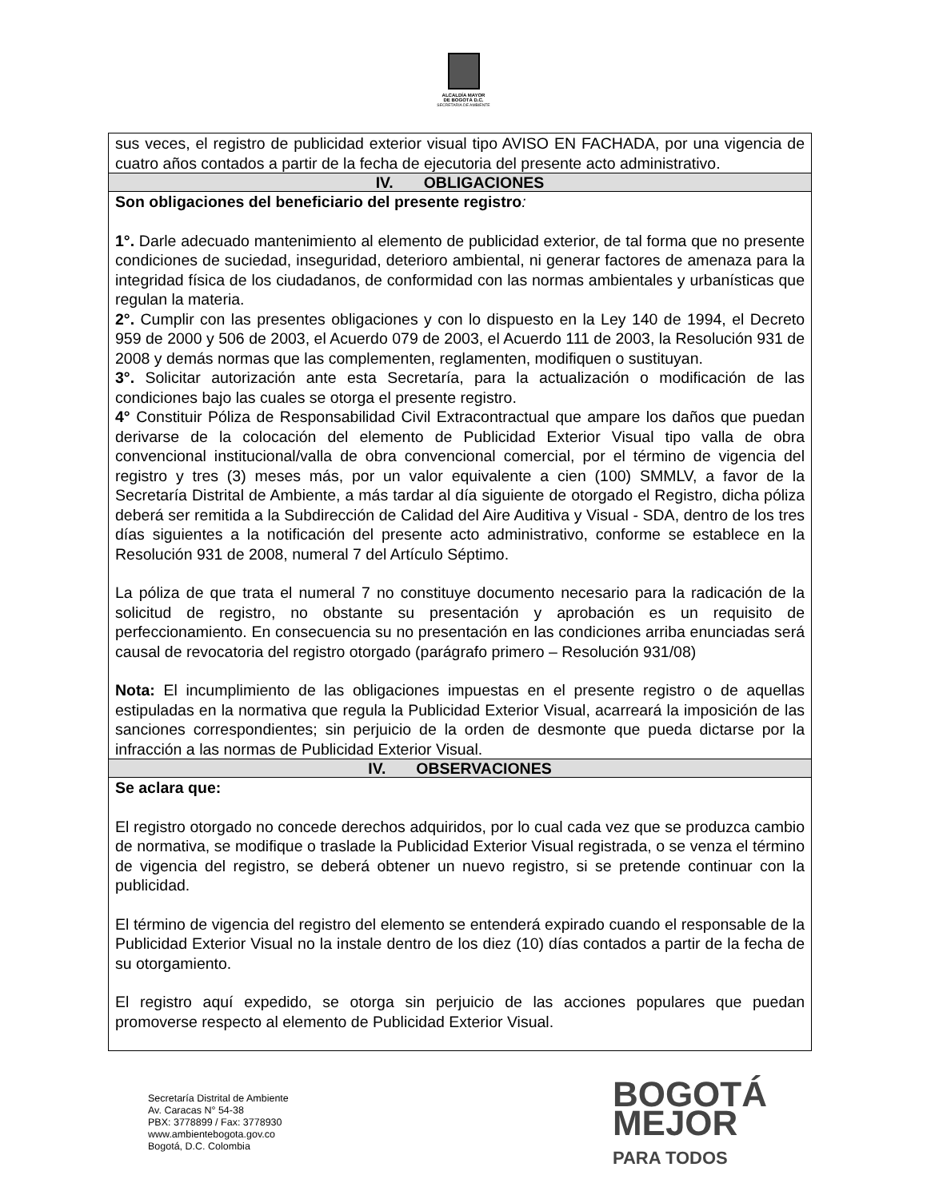ALCALDÍA MAYOR
DE BOGOTÁ D.C.
SECRETARÍA DE AMBIENTE
| sus veces, el registro de publicidad exterior visual tipo AVISO EN FACHADA, por una vigencia de cuatro años contados a partir de la fecha de ejecutoria del presente acto administrativo. |
| IV. OBLIGACIONES |
| Son obligaciones del beneficiario del presente registro : 1°. Darle adecuado mantenimiento al elemento de publicidad exterior, de tal forma que no presente condiciones de suciedad, inseguridad, deterioro ambiental, ni generar factores de amenaza para la integridad física de los ciudadanos, de conformidad con las normas ambientales y urbanísticas que regulan la materia. 2°. Cumplir con las presentes obligaciones y con lo dispuesto en la Ley 140 de 1994, el Decreto 959 de 2000 y 506 de 2003, el Acuerdo 079 de 2003, el Acuerdo 111 de 2003, la Resolución 931 de 2008 y demás normas que las complementen, reglamenten, modifiquen o sustituyan. 3°. Solicitar autorización ante esta Secretaría, para la actualización o modificación de las condiciones bajo las cuales se otorga el presente registro. 4° Constituir Póliza de Responsabilidad Civil Extracontractual que ampare los daños que puedan derivarse de la colocación del elemento de Publicidad Exterior Visual tipo valla de obra convencional institucional/valla de obra convencional comercial, por el término de vigencia del registro y tres (3) meses más, por un valor equivalente a cien (100) SMMLV, a favor de la Secretaría Distrital de Ambiente, a más tardar al día siguiente de otorgado el Registro, dicha póliza deberá ser remitida a la Subdirección de Calidad del Aire Auditiva y Visual - SDA, dentro de los tres días siguientes a la notificación del presente acto administrativo, conforme se establece en la Resolución 931 de 2008, numeral 7 del Artículo Séptimo. La póliza de que trata el numeral 7 no constituye documento necesario para la radicación de la solicitud de registro, no obstante su presentación y aprobación es un requisito de perfeccionamiento. En consecuencia su no presentación en las condiciones arriba enunciadas será causal de revocatoria del registro otorgado (parágrafo primero – Resolución 931/08) Nota: El incumplimiento de las obligaciones impuestas en el presente registro o de aquellas estipuladas en la normativa que regula la Publicidad Exterior Visual, acarreará la imposición de las sanciones correspondientes; sin perjuicio de la orden de desmonte que pueda dictarse por la infracción a las normas de Publicidad Exterior Visual. |
| IV. OBSERVACIONES |
| Se aclara que: El registro otorgado no concede derechos adquiridos, por lo cual cada vez que se produzca cambio de normativa, se modifique o traslade la Publicidad Exterior Visual registrada, o se venza el término de vigencia del registro, se deberá obtener un nuevo registro, si se pretende continuar con la publicidad. El término de vigencia del registro del elemento se entenderá expirado cuando el responsable de la Publicidad Exterior Visual no la instale dentro de los diez (10) días contados a partir de la fecha de su otorgamiento. El registro aquí expedido, se otorga sin perjuicio de las acciones populares que puedan promoverse respecto al elemento de Publicidad Exterior Visual. |
Secretaría Distrital de Ambiente
Av. Caracas N° 54-38
PBX: 3778899 / Fax: 3778930
www.ambientebogota.gov.co
Bogotá, D.C. Colombia
BOGOTÁ
MEJOR
PARA TODOS